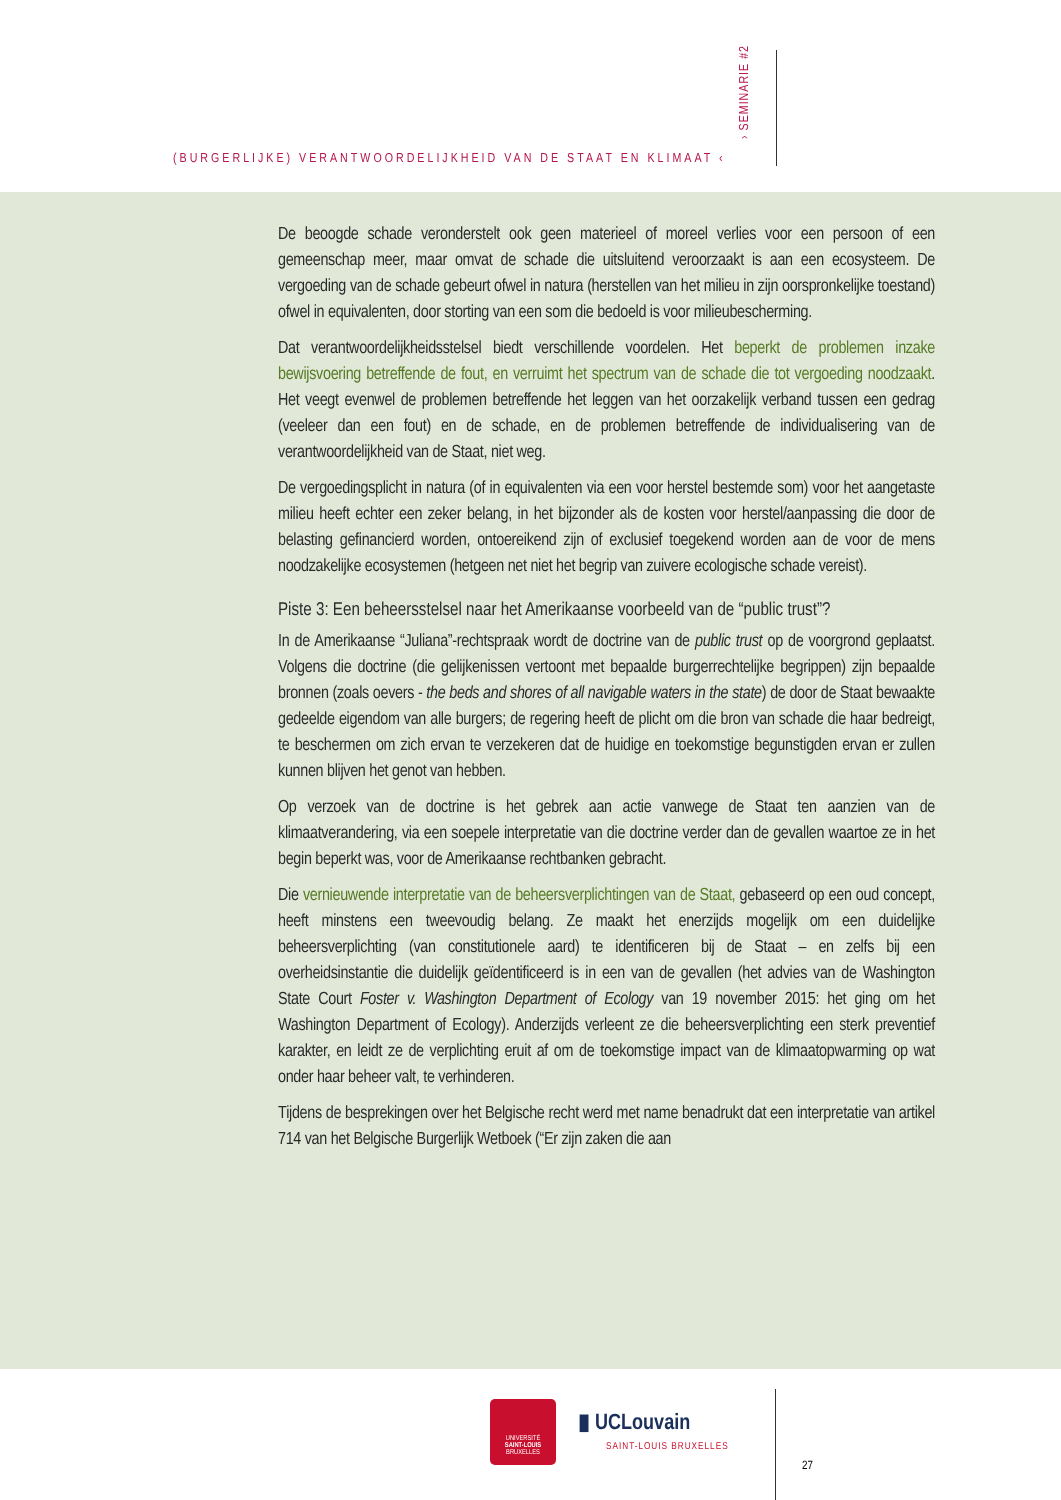(BURGERLIJKE) VERANTWOORDELIJKHEID VAN DE STAAT EN KLIMAAT ‹
› SEMINARIE #2
De beoogde schade veronderstelt ook geen materieel of moreel verlies voor een persoon of een gemeenschap meer, maar omvat de schade die uitsluitend veroorzaakt is aan een ecosysteem. De vergoeding van de schade gebeurt ofwel in natura (herstellen van het milieu in zijn oorspronkelijke toestand) ofwel in equivalenten, door storting van een som die bedoeld is voor milieubescherming.
Dat verantwoordelijkheidsstelsel biedt verschillende voordelen. Het beperkt de proble­men inzake bewijsvoering betreffende de fout, en verruimt het spectrum van de schade die tot vergoeding noodzaakt. Het veegt evenwel de problemen betreffende het leggen van het oorzakelijk verband tussen een gedrag (veeleer dan een fout) en de schade, en de problemen betreffende de individualisering van de verantwoordelijkheid van de Staat, niet weg.
De vergoedingsplicht in natura (of in equivalenten via een voor herstel bestemde som) voor het aangetaste milieu heeft echter een zeker belang, in het bijzonder als de kosten voor herstel/aanpassing die door de belasting gefinancierd worden, ontoereikend zijn of exclusief toegekend worden aan de voor de mens noodzakelijke ecosystemen (hetgeen net niet het begrip van zuivere ecologische schade vereist).
Piste 3: Een beheersstelsel naar het Amerikaanse voorbeeld van de “public trust”?
In de Amerikaanse “Juliana”-rechtspraak wordt de doctrine van de public trust op de voorgrond geplaatst. Volgens die doctrine (die gelijkenissen vertoont met bepaalde bur­gerrechtelijke begrippen) zijn bepaalde bronnen (zoals oevers - the beds and shores of all navigable waters in the state) de door de Staat bewaakte gedeelde eigendom van alle burgers; de regering heeft de plicht om die bron van schade die haar bedreigt, te bescher­men om zich ervan te verzekeren dat de huidige en toekomstige begunstigden ervan er zullen kunnen blijven het genot van hebben.
Op verzoek van de doctrine is het gebrek aan actie vanwege de Staat ten aanzien van de klimaatverandering, via een soepele interpretatie van die doctrine verder dan de gevallen waartoe ze in het begin beperkt was, voor de Amerikaanse rechtbanken gebracht.
Die vernieuwende interpretatie van de beheersverplichtingen van de Staat, geba­seerd op een oud concept, heeft minstens een tweevoudig belang. Ze maakt het enerzijds mogelijk om een duidelijke beheersverplichting (van constitutionele aard) te identificeren bij de Staat – en zelfs bij een overheidsinstantie die duidelijk geïdentificeerd is in een van de gevallen (het advies van de Washington State Court Foster v. Washington Department of Ecology van 19 november 2015: het ging om het Washington Department of Ecology). Anderzijds verleent ze die beheersverplichting een sterk preventief karakter, en leidt ze de verplichting eruit af om de toekomstige impact van de klimaatopwarming op wat onder haar beheer valt, te verhinderen.
Tijdens de besprekingen over het Belgische recht werd met name benadrukt dat een interpretatie van artikel 714 van het Belgische Burgerlijk Wetboek (“Er zijn zaken die aan
UNIVERSITÉ
SAINT-LOUIS
BRUXELLES
▮ UCLouvain
SAINT-LOUIS BRUXELLES
27